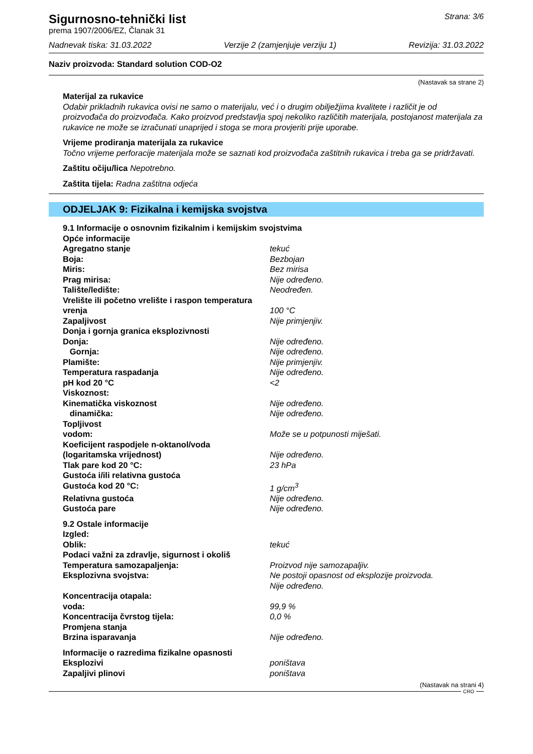Sigurnosno-tehnički list
prema 1907/2006/EZ, Članak 31
Strana: 3/6
Nadnevak tiska: 31.03.2022 Verzije 2 (zamjenjuje verziju 1) Revizija: 31.03.2022
Naziv proizvoda: Standard solution COD-O2
(Nastavak sa strane 2)
Materijal za rukavice
Odabir prikladnih rukavica ovisi ne samo o materijalu, već i o drugim obilježjima kvalitete i različit je od proizvođača do proizvođača. Kako proizvod predstavlja spoj nekoliko različitih materijala, postojanost materijala za rukavice ne može se izračunati unaprijed i stoga se mora provjeriti prije uporabe.
Vrijeme prodiranja materijala za rukavice
Točno vrijeme perforacije materijala može se saznati kod proizvođača zaštitnih rukavica i treba ga se pridržavati.
Zaštitu očiju/lica Nepotrebno.
Zaštita tijela: Radna zaštitna odjeća
ODJELJAK 9: Fizikalna i kemijska svojstva
| 9.1 Informacije o osnovnim fizikalnim i kemijskim svojstvima | |
| Opće informacije | |
| Agregatno stanje | tekuć |
| Boja: | Bezbojan |
| Miris: | Bez mirisa |
| Prag mirisa: | Nije određeno. |
| Talište/ledište: | Neodređen. |
| Vrelište ili početno vrelište i raspon temperatura vrenja | 100 °C |
| Zapaljivost | Nije primjenjiv. |
| Donja i gornja granica eksplozivnosti | |
| Donja: | Nije određeno. |
| Gornja: | Nije određeno. |
| Plamište: | Nije primjenjiv. |
| Temperatura raspadanja | Nije određeno. |
| pH kod 20 °C | <2 |
| Viskoznost: | |
| Kinematička viskoznost | Nije određeno. |
| dinamička: | Nije određeno. |
| Topljivost | |
| vodom: | Može se u potpunosti miješati. |
| Koeficijent raspodjele n-oktanol/voda | |
| (logaritamska vrijednost) | Nije određeno. |
| Tlak pare kod 20 °C: | 23 hPa |
| Gustoća i/ili relativna gustoća | |
| Gustoća kod 20 °C: | 1 g/cm<sup>3</sup> |
| Relativna gustoća | Nije određeno. |
| Gustoća pare | Nije određeno. |
| 9.2 Ostale informacije | |
| Izgled: | |
| Oblik: | tekuć |
| Podaci važni za zdravlje, sigurnost i okoliš | |
| Temperatura samozapaljenja: | Proizvod nije samozapaljiv. |
| Eksplozivna svojstva: | Ne postoji opasnost od eksplozije proizvoda. Nije određeno. |
| Koncentracija otapala: | |
| voda: | 99,9 % |
| Koncentracija čvrstog tijela: | 0,0 % |
| Promjena stanja | |
| Brzina isparavanja | Nije određeno. |
| Informacije o razredima fizikalne opasnosti | |
| Eksplozivi | poništava |
| Zapaljivi plinovi | poništava |
(Nastavak na strani 4)
CRO